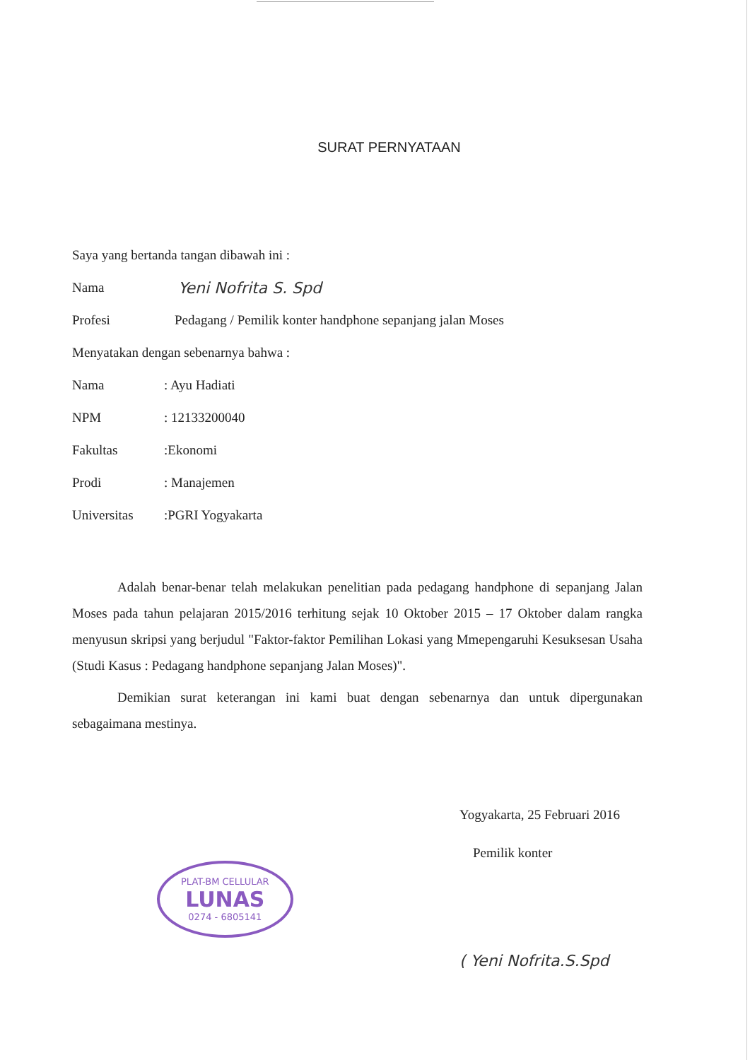SURAT PERNYATAAN
Saya yang bertanda tangan dibawah ini :
Nama Yeni Nofrita S. Spd
Profesi Pedagang / Pemilik konter handphone sepanjang jalan Moses
Menyatakan dengan sebenarnya bahwa :
Nama: Ayu Hadiati
NPM: 12133200040
Fakultas:Ekonomi
Prodi: Manajemen
Universitas:PGRI Yogyakarta
Adalah benar-benar telah melakukan penelitian pada pedagang handphone di sepanjang Jalan Moses pada tahun pelajaran 2015/2016 terhitung sejak 10 Oktober 2015 – 17 Oktober dalam rangka menyusun skripsi yang berjudul "Faktor-faktor Pemilihan Lokasi yang Mmepengaruhi Kesuksesan Usaha (Studi Kasus : Pedagang handphone sepanjang Jalan Moses)".
Demikian surat keterangan ini kami buat dengan sebenarnya dan untuk dipergunakan sebagaimana mestinya.
Yogyakarta, 25 Februari 2016
Pemilik konter
PLAT-BM CELLULAR LUNAS 0274 - 6805141
( Yeni Nofrita.S.Spd